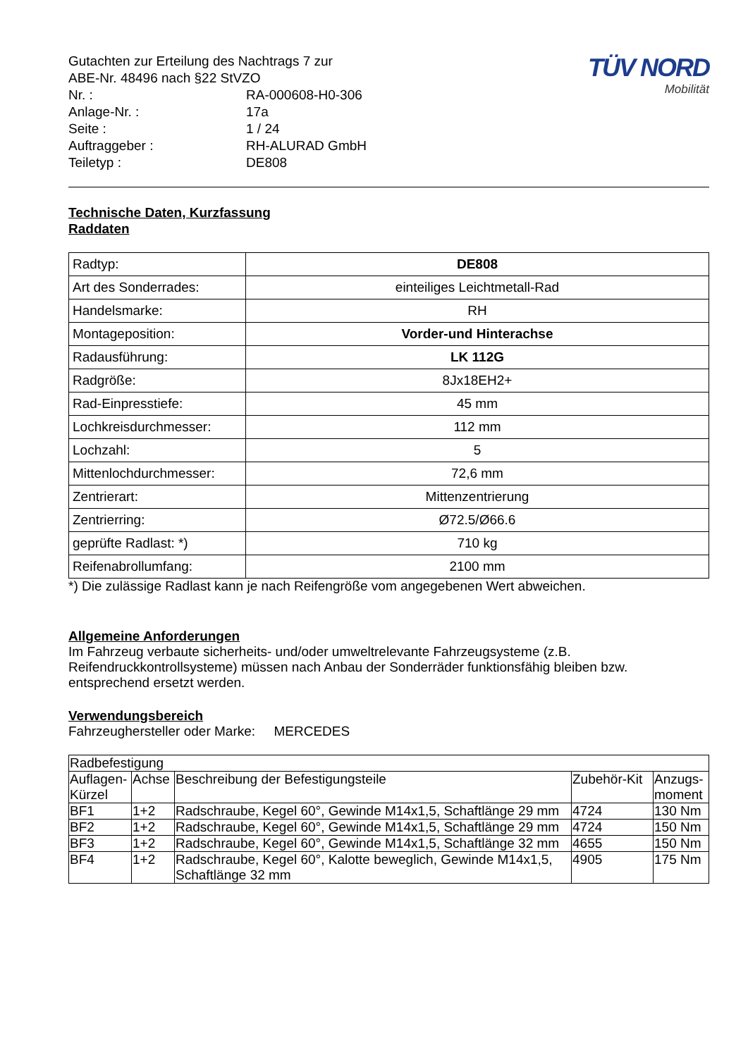| Gutachten zur Erteilung des Nachtrags 7 zur ABE-Nr. 48496 nach §22 StVZO | |
| Nr. : | RA-000608-H0-306 |
| Anlage-Nr. : | 17a |
| Seite : | 1 / 24 |
| Auftraggeber : | RH-ALURAD GmbH |
| Teiletyp : | DE808 |
TÜV NORD
Mobilität
Technische Daten, Kurzfassung
Raddaten
| Radtyp: | DE808 |
| Art des Sonderrades: | einteiliges Leichtmetall-Rad |
| Handelsmarke: | RH |
| Montageposition: | Vorder-und Hinterachse |
| Radausführung: | LK 112G |
| Radgröße: | 8Jx18EH2+ |
| Rad-Einpresstiefe: | 45 mm |
| Lochkreisdurchmesser: | 112 mm |
| Lochzahl: | 5 |
| Mittenlochdurchmesser: | 72,6 mm |
| Zentrierart: | Mittenzentrierung |
| Zentrierring: | Ø72.5/Ø66.6 |
| geprüfte Radlast: *) | 710 kg |
| Reifenabrollumfang: | 2100 mm |
*) Die zulässige Radlast kann je nach Reifengröße vom angegebenen Wert abweichen.
Allgemeine Anforderungen
Im Fahrzeug verbaute sicherheits- und/oder umweltrelevante Fahrzeugsysteme (z.B. Reifendruckkontrollsysteme) müssen nach Anbau der Sonderräder funktionsfähig bleiben bzw. entsprechend ersetzt werden.
Verwendungsbereich
Fahrzeughersteller oder Marke: MERCEDES
| Radbefestigung | | | | |
| --- | --- | --- | --- | --- |
| Auflagen-Kürzel | Achse | Beschreibung der Befestigungsteile | Zubehör-Kit | Anzugs-moment |
| BF1 | 1+2 | Radschraube, Kegel 60°, Gewinde M14x1,5, Schaftlänge 29 mm | 4724 | 130 Nm |
| BF2 | 1+2 | Radschraube, Kegel 60°, Gewinde M14x1,5, Schaftlänge 29 mm | 4724 | 150 Nm |
| BF3 | 1+2 | Radschraube, Kegel 60°, Gewinde M14x1,5, Schaftlänge 32 mm | 4655 | 150 Nm |
| BF4 | 1+2 | Radschraube, Kegel 60°, Kalotte beweglich, Gewinde M14x1,5, Schaftlänge 32 mm | 4905 | 175 Nm |